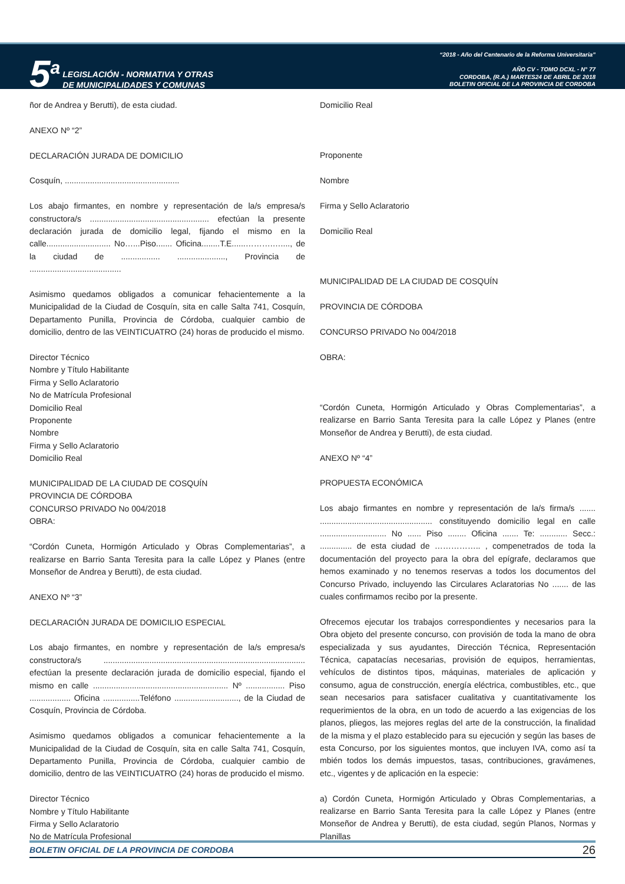5<sup>a</sup>
LEGISLACIÓN - NORMATIVA Y OTRAS
DE MUNICIPALIDADES Y COMUNAS
“2018 - Año del Centenario de la Reforma Universitaria”
AÑO CV - TOMO DCXL - N° 77
CORDOBA, (R.A.) MARTES24 DE ABRIL DE 2018
BOLETIN OFICIAL DE LA PROVINCIA DE CORDOBA
ñor de Andrea y Berutti), de esta ciudad.
ANEXO Nº “2”
DECLARACIÓN JURADA DE DOMICILIO
Cosquín, ..................................................
Los abajo firmantes, en nombre y representación de la/s empresa/s constructora/s .................................................... efectúan la presente declaración jurada de domicilio legal, fijando el mismo en la calle............................ No…...Piso....... Oficina........T.E......……….…...., de la ciudad de ................. ....................., Provincia de ........................................
Asimismo quedamos obligados a comunicar fehacientemente a la Municipalidad de la Ciudad de Cosquín, sita en calle Salta 741, Cosquín, Departamento Punilla, Provincia de Córdoba, cualquier cambio de domicilio, dentro de las VEINTICUATRO (24) horas de producido el mismo.
Director Técnico
Nombre y Título Habilitante
Firma y Sello Aclaratorio
No de Matrícula Profesional
Domicilio Real
Proponente
Nombre
Firma y Sello Aclaratorio
Domicilio Real
MUNICIPALIDAD DE LA CIUDAD DE COSQUÍN
PROVINCIA DE CÓRDOBA
CONCURSO PRIVADO No 004/2018
OBRA:
“Cordón Cuneta, Hormigón Articulado y Obras Complementarias”, a realizarse en Barrio Santa Teresita para la calle López y Planes (entre Monseñor de Andrea y Berutti), de esta ciudad.
ANEXO Nº “3”
DECLARACIÓN JURADA DE DOMICILIO ESPECIAL
Los abajo firmantes, en nombre y representación de la/s empresa/s constructora/s ........................................................................................ efectúan la presente declaración jurada de domicilio especial, fijando el mismo en calle ........................................................... Nº ................. Piso .................. Oficina ................Teléfono ............................, de la Ciudad de Cosquín, Provincia de Córdoba.
Asimismo quedamos obligados a comunicar fehacientemente a la Municipalidad de la Ciudad de Cosquín, sita en calle Salta 741, Cosquín, Departamento Punilla, Provincia de Córdoba, cualquier cambio de domicilio, dentro de las VEINTICUATRO (24) horas de producido el mismo.
Director Técnico
Nombre y Título Habilitante
Firma y Sello Aclaratorio
No de Matrícula Profesional
Domicilio Real
Proponente
Nombre
Firma y Sello Aclaratorio
Domicilio Real
MUNICIPALIDAD DE LA CIUDAD DE COSQUÍN
PROVINCIA DE CÓRDOBA
CONCURSO PRIVADO No 004/2018
OBRA:
“Cordón Cuneta, Hormigón Articulado y Obras Complementarias”, a realizarse en Barrio Santa Teresita para la calle López y Planes (entre Monseñor de Andrea y Berutti), de esta ciudad.
ANEXO Nº “4”
PROPUESTA ECONÓMICA
Los abajo firmantes en nombre y representación de la/s firma/s ....... ................................................. constituyendo domicilio legal en calle ............................. No ...... Piso ........ Oficina ....... Te: ............ Secc.: .............. de esta ciudad de …………….. , compenetrados de toda la documentación del proyecto para la obra del epígrafe, declaramos que hemos examinado y no tenemos reservas a todos los documentos del Concurso Privado, incluyendo las Circulares Aclaratorias No ....... de las cuales confirmamos recibo por la presente.
Ofrecemos ejecutar los trabajos correspondientes y necesarios para la Obra objeto del presente concurso, con provisión de toda la mano de obra especializada y sus ayudantes, Dirección Técnica, Representación Técnica, capatacías necesarias, provisión de equipos, herramientas, vehículos de distintos tipos, máquinas, materiales de aplicación y consumo, agua de construcción, energía eléctrica, combustibles, etc., que sean necesarios para satisfacer cualitativa y cuantitativamente los requerimientos de la obra, en un todo de acuerdo a las exigencias de los planos, pliegos, las mejores reglas del arte de la construcción, la finalidad de la misma y el plazo establecido para su ejecución y según las bases de esta Concurso, por los siguientes montos, que incluyen IVA, como así ta mbién todos los demás impuestos, tasas, contribuciones, gravámenes, etc., vigentes y de aplicación en la especie:
a) Cordón Cuneta, Hormigón Articulado y Obras Complementarias, a realizarse en Barrio Santa Teresita para la calle López y Planes (entre Monseñor de Andrea y Berutti), de esta ciudad, según Planos, Normas y Planillas
BOLETIN OFICIAL DE LA PROVINCIA DE CORDOBA 26